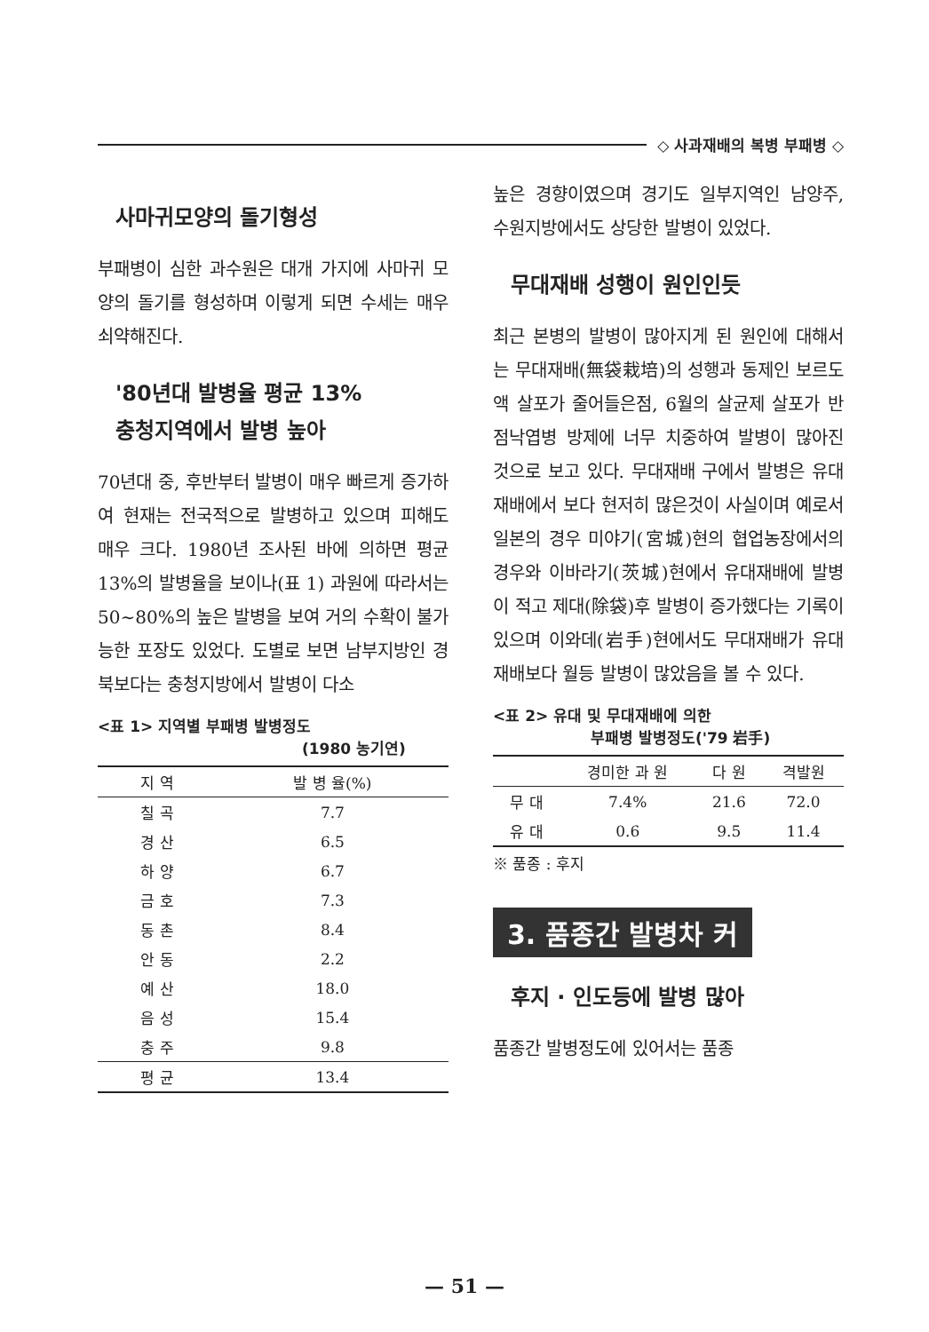◇ 사과재배의 복병 부패병 ◇
사마귀모양의 돌기형성
부패병이 심한 과수원은 대개 가지에 사마귀 모양의 돌기를 형성하며 이렇게 되면 수세는 매우 쇠약해진다.
'80년대 발병율 평균 13%
충청지역에서 발병 높아
70년대 중, 후반부터 발병이 매우 빠르게 증가하여 현재는 전국적으로 발병하고 있으며 피해도 매우 크다. 1980년 조사된 바에 의하면 평균 13%의 발병율을 보이나(표 1) 과원에 따라서는 50∼80%의 높은 발병을 보여 거의 수확이 불가능한 포장도 있었다. 도별로 보면 남부지방인 경북보다는 충청지방에서 발병이 다소
<표 1> 지역별 부패병 발병정도
(1980 농기연)
| 지 역 | 발 병 율(%) |
| --- | --- |
| 칠 곡 | 7.7 |
| 경 산 | 6.5 |
| 하 양 | 6.7 |
| 금 호 | 7.3 |
| 동 촌 | 8.4 |
| 안 동 | 2.2 |
| 예 산 | 18.0 |
| 음 성 | 15.4 |
| 충 주 | 9.8 |
| 평 균 | 13.4 |
높은 경향이였으며 경기도 일부지역인 남양주, 수원지방에서도 상당한 발병이 있었다.
무대재배 성행이 원인인듯
최근 본병의 발병이 많아지게 된 원인에 대해서는 무대재배(無袋栽培)의 성행과 동제인 보르도액 살포가 줄어들은점, 6월의 살균제 살포가 반점낙엽병 방제에 너무 치중하여 발병이 많아진 것으로 보고 있다. 무대재배 구에서 발병은 유대재배에서 보다 현저히 많은것이 사실이며 예로서 일본의 경우 미야기(宮城)현의 협업농장에서의 경우와 이바라기(茨城)현에서 유대재배에 발병이 적고 제대(除袋)후 발병이 증가했다는 기록이 있으며 이와데(岩手)현에서도 무대재배가 유대재배보다 월등 발병이 많았음을 볼 수 있다.
<표 2> 유대 및 무대재배에 의한
부패병 발병정도('79 岩手)
| | 경미한 과 원 | 다 원 | 격발원 |
| --- | --- | --- | --- |
| 무 대 | 7.4% | 21.6 | 72.0 |
| 유 대 | 0.6 | 9.5 | 11.4 |
※ 품종 : 후지
3. 품종간 발병차 커
후지 · 인도등에 발병 많아
품종간 발병정도에 있어서는 품종
— 51 —